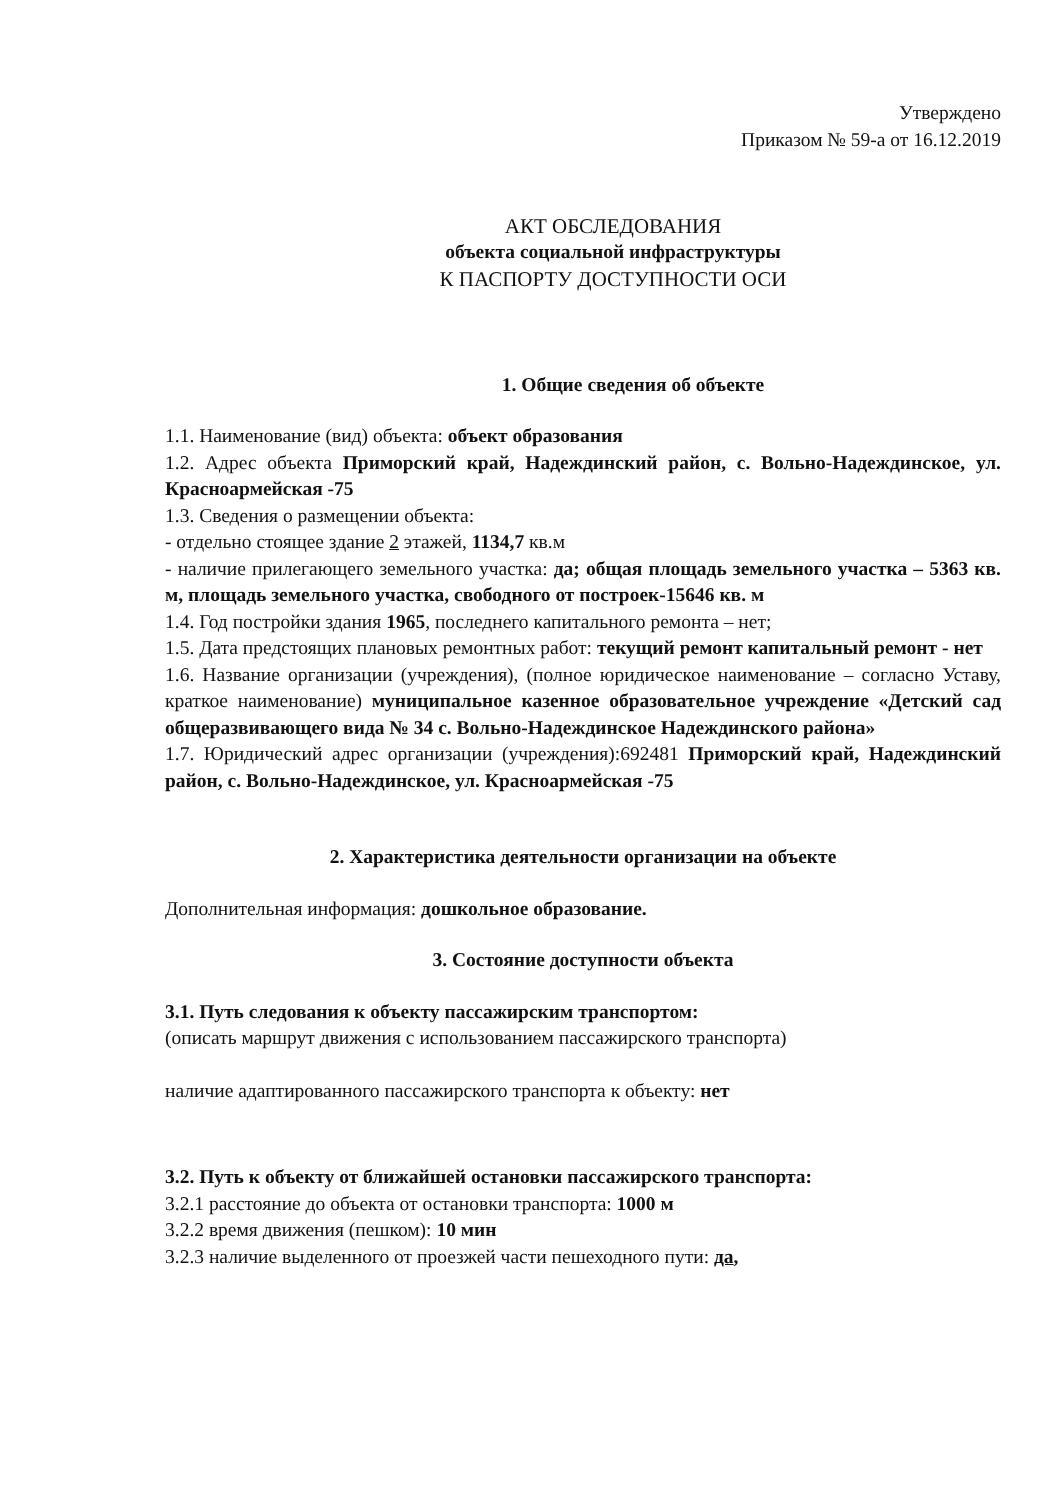Утверждено
Приказом № 59-а от 16.12.2019
АКТ ОБСЛЕДОВАНИЯ
объекта социальной инфраструктуры
К ПАСПОРТУ ДОСТУПНОСТИ ОСИ
1. Общие сведения об объекте
1.1. Наименование (вид) объекта: объект образования
1.2. Адрес объекта Приморский край, Надеждинский район, с. Вольно-Надеждинское, ул. Красноармейская -75
1.3. Сведения о размещении объекта:
- отдельно стоящее здание 2 этажей, 1134,7 кв.м
- наличие прилегающего земельного участка: да; общая площадь земельного участка – 5363 кв. м, площадь земельного участка, свободного от построек-15646 кв. м
1.4. Год постройки здания 1965, последнего капитального ремонта – нет;
1.5. Дата предстоящих плановых ремонтных работ: текущий ремонт капитальный ремонт - нет
1.6. Название организации (учреждения), (полное юридическое наименование – согласно Уставу, краткое наименование) муниципальное казенное образовательное учреждение «Детский сад общеразвивающего вида № 34 с. Вольно-Надеждинское Надеждинского района»
1.7. Юридический адрес организации (учреждения):692481 Приморский край, Надеждинский район, с. Вольно-Надеждинское, ул. Красноармейская -75
2. Характеристика деятельности организации на объекте
Дополнительная информация: дошкольное образование.
3. Состояние доступности объекта
3.1. Путь следования к объекту пассажирским транспортом:
(описать маршрут движения с использованием пассажирского транспорта)
наличие адаптированного пассажирского транспорта к объекту: нет
3.2. Путь к объекту от ближайшей остановки пассажирского транспорта:
3.2.1 расстояние до объекта от остановки транспорта: 1000 м
3.2.2 время движения (пешком): 10 мин
3.2.3 наличие выделенного от проезжей части пешеходного пути: да,